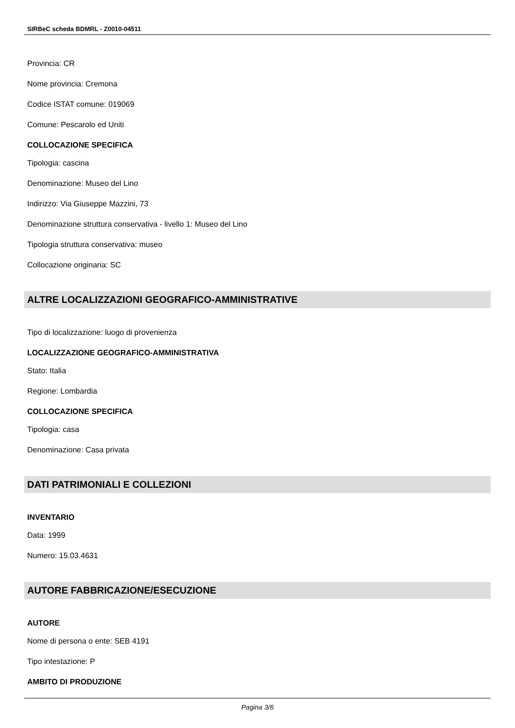SIRBeC scheda BDMRL - Z0010-04511
Provincia: CR
Nome provincia: Cremona
Codice ISTAT comune: 019069
Comune: Pescarolo ed Uniti
COLLOCAZIONE SPECIFICA
Tipologia: cascina
Denominazione: Museo del Lino
Indirizzo: Via Giuseppe Mazzini, 73
Denominazione struttura conservativa - livello 1: Museo del Lino
Tipologia struttura conservativa: museo
Collocazione originaria: SC
ALTRE LOCALIZZAZIONI GEOGRAFICO-AMMINISTRATIVE
Tipo di localizzazione: luogo di provenienza
LOCALIZZAZIONE GEOGRAFICO-AMMINISTRATIVA
Stato: Italia
Regione: Lombardia
COLLOCAZIONE SPECIFICA
Tipologia: casa
Denominazione: Casa privata
DATI PATRIMONIALI E COLLEZIONI
INVENTARIO
Data: 1999
Numero: 15.03.4631
AUTORE FABBRICAZIONE/ESECUZIONE
AUTORE
Nome di persona o ente: SEB 4191
Tipo intestazione: P
AMBITO DI PRODUZIONE
Pagina 3/6